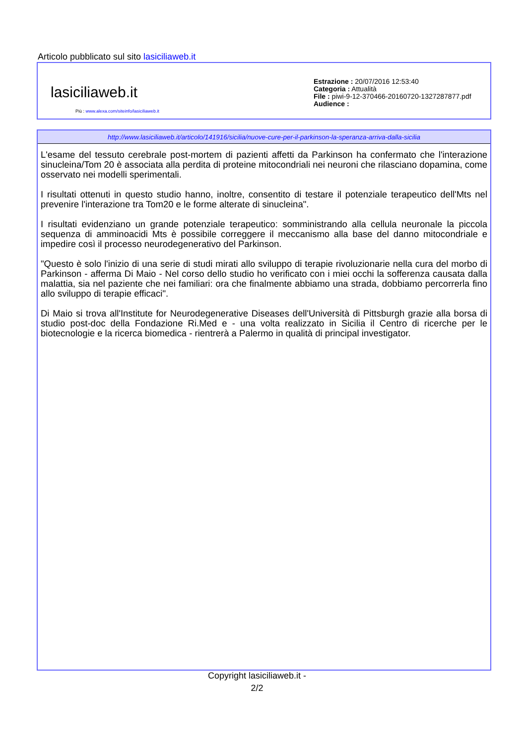Articolo pubblicato sul sito lasiciliaweb.it
lasiciliaweb.it
Più : www.alexa.com/siteinfo/lasiciliaweb.it
Estrazione : 20/07/2016 12:53:40
Categoria : Attualità
File : piwi-9-12-370466-20160720-1327287877.pdf
Audience :
http://www.lasiciliaweb.it/articolo/141916/sicilia/nuove-cure-per-il-parkinson-la-speranza-arriva-dalla-sicilia
L'esame del tessuto cerebrale post-mortem di pazienti affetti da Parkinson ha confermato che l'interazione sinucleina/Tom 20 è associata alla perdita di proteine mitocondriali nei neuroni che rilasciano dopamina, come osservato nei modelli sperimentali.
I risultati ottenuti in questo studio hanno, inoltre, consentito di testare il potenziale terapeutico dell'Mts nel prevenire l'interazione tra Tom20 e le forme alterate di sinucleina".
I risultati evidenziano un grande potenziale terapeutico: somministrando alla cellula neuronale la piccola sequenza di amminoacidi Mts è possibile correggere il meccanismo alla base del danno mitocondriale e impedire così il processo neurodegenerativo del Parkinson.
"Questo è solo l'inizio di una serie di studi mirati allo sviluppo di terapie rivoluzionarie nella cura del morbo di Parkinson - afferma Di Maio - Nel corso dello studio ho verificato con i miei occhi la sofferenza causata dalla malattia, sia nel paziente che nei familiari: ora che finalmente abbiamo una strada, dobbiamo percorrerla fino allo sviluppo di terapie efficaci".
Di Maio si trova all'Institute for Neurodegenerative Diseases dell'Università di Pittsburgh grazie alla borsa di studio post-doc della Fondazione Ri.Med e - una volta realizzato in Sicilia il Centro di ricerche per le biotecnologie e la ricerca biomedica - rientrerà a Palermo in qualità di principal investigator.
Copyright lasiciliaweb.it -
2/2